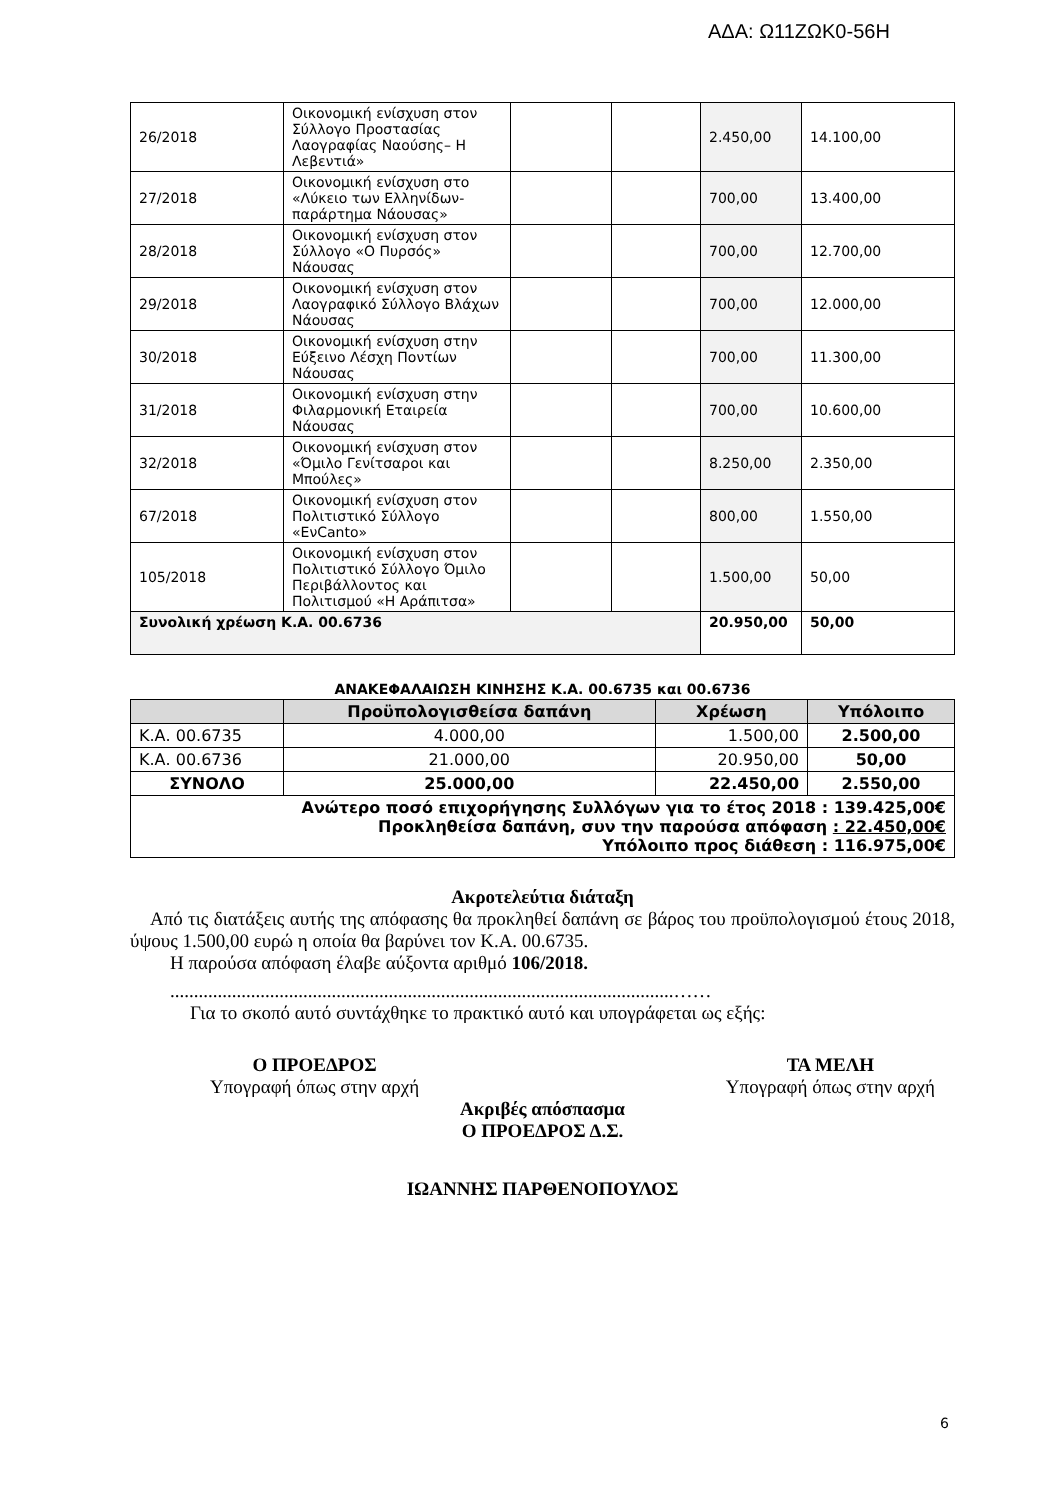ΑΔΑ: Ω11ΖΩΚ0-56Η
| 26/2018 | Οικονομική ενίσχυση στον Σύλλογο Προστασίας Λαογραφίας Ναούσης– Η Λεβεντιά» | | | 2.450,00 | 14.100,00 |
| 27/2018 | Οικονομική ενίσχυση στο «Λύκειο των Ελληνίδων-παράρτημα Νάουσας» | | | 700,00 | 13.400,00 |
| 28/2018 | Οικονομική ενίσχυση στον Σύλλογο «Ο Πυρσός» Νάουσας | | | 700,00 | 12.700,00 |
| 29/2018 | Οικονομική ενίσχυση στον Λαογραφικό Σύλλογο Βλάχων Νάουσας | | | 700,00 | 12.000,00 |
| 30/2018 | Οικονομική ενίσχυση στην Εύξεινο Λέσχη Ποντίων Νάουσας | | | 700,00 | 11.300,00 |
| 31/2018 | Οικονομική ενίσχυση στην Φιλαρμονική Εταιρεία Νάουσας | | | 700,00 | 10.600,00 |
| 32/2018 | Οικονομική ενίσχυση στον «Όμιλο Γενίτσαροι και Μπούλες» | | | 8.250,00 | 2.350,00 |
| 67/2018 | Οικονομική ενίσχυση στον Πολιτιστικό Σύλλογο «ΕνCanto» | | | 800,00 | 1.550,00 |
| 105/2018 | Οικονομική ενίσχυση στον Πολιτιστικό Σύλλογο Όμιλο Περιβάλλοντος και Πολιτισμού «Η Αράπιτσα» | | | 1.500,00 | 50,00 |
| Συνολική χρέωση Κ.Α. 00.6736 | | | | 20.950,00 | 50,00 |
ΑΝΑΚΕΦΑΛΑΙΩΣΗ ΚΙΝΗΣΗΣ Κ.Α. 00.6735 και 00.6736
| | Προϋπολογισθείσα δαπάνη | Χρέωση | Υπόλοιπο |
| --- | --- | --- | --- |
| Κ.Α. 00.6735 | 4.000,00 | 1.500,00 | 2.500,00 |
| Κ.Α. 00.6736 | 21.000,00 | 20.950,00 | 50,00 |
| ΣΥΝΟΛΟ | 25.000,00 | 22.450,00 | 2.550,00 |
| Ανώτερο ποσό επιχορήγησης Συλλόγων για το έτος 2018 : 139.425,00€ Προκληθείσα δαπάνη, συν την παρούσα απόφαση : 22.450,00€ Υπόλοιπο προς διάθεση : 116.975,00€ | | | |
Ακροτελεύτια διάταξη
Από τις διατάξεις αυτής της απόφασης θα προκληθεί δαπάνη σε βάρος του προϋπολογισμού έτους 2018, ύψους 1.500,00 ευρώ η οποία θα βαρύνει τον Κ.Α. 00.6735.
Η παρούσα απόφαση έλαβε αύξοντα αριθμό 106/2018.
..........................................................................................................……
Για το σκοπό αυτό συντάχθηκε το πρακτικό αυτό και υπογράφεται ως εξής:
Ο ΠΡΟΕΔΡΟΣ
Υπογραφή όπως στην αρχή
ΤΑ ΜΕΛΗ
Υπογραφή όπως στην αρχή
Ακριβές απόσπασμα
Ο ΠΡΟΕΔΡΟΣ Δ.Σ.
ΙΩΑΝΝΗΣ ΠΑΡΘΕΝΟΠΟΥΛΟΣ
6